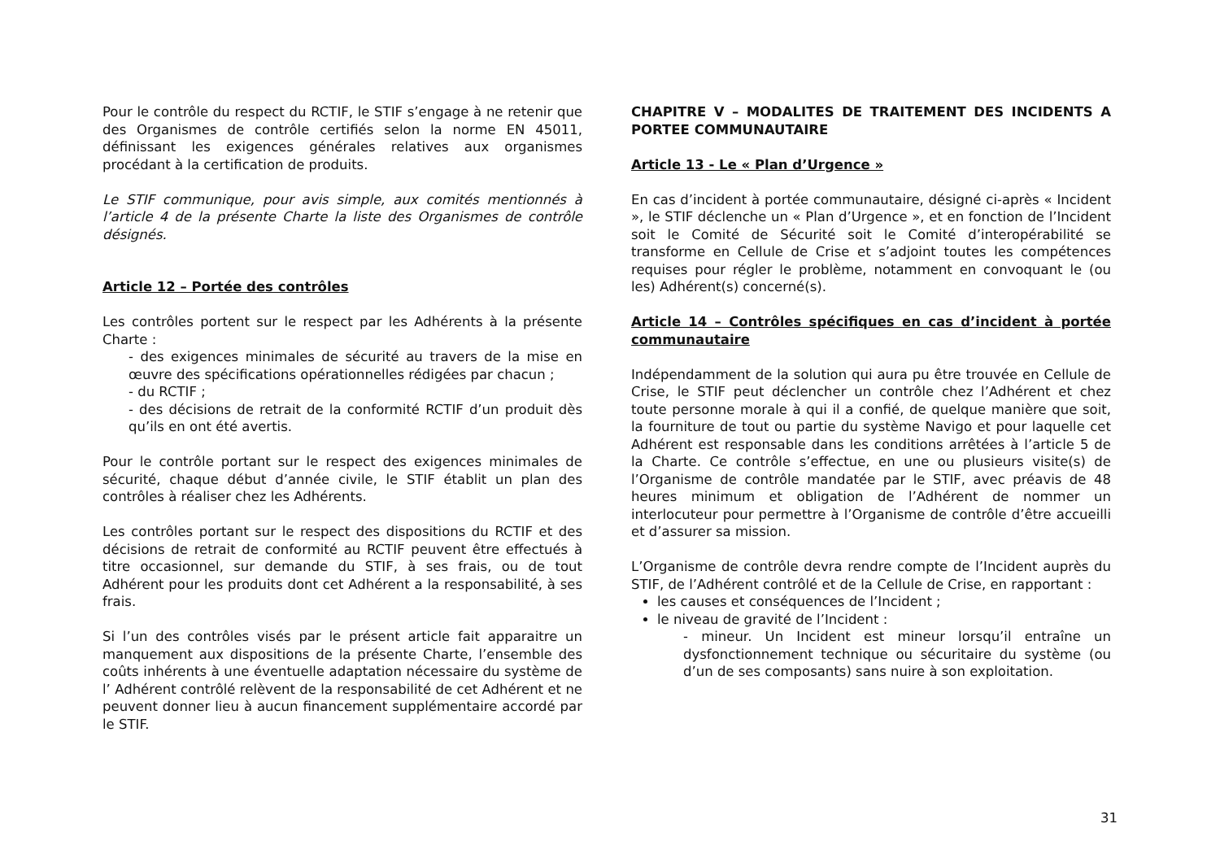Pour le contrôle du respect du RCTIF, le STIF s’engage à ne retenir que des Organismes de contrôle certifiés selon la norme EN 45011, définissant les exigences générales relatives aux organismes procédant à la certification de produits.
Le STIF communique, pour avis simple, aux comités mentionnés à l’article 4 de la présente Charte la liste des Organismes de contrôle désignés.
Article 12 – Portée des contrôles
Les contrôles portent sur le respect par les Adhérents à la présente Charte :
- des exigences minimales de sécurité au travers de la mise en œuvre des spécifications opérationnelles rédigées par chacun ;
- du RCTIF ;
- des décisions de retrait de la conformité RCTIF d’un produit dès qu’ils en ont été avertis.
Pour le contrôle portant sur le respect des exigences minimales de sécurité, chaque début d’année civile, le STIF établit un plan des contrôles à réaliser chez les Adhérents.
Les contrôles portant sur le respect des dispositions du RCTIF et des décisions de retrait de conformité au RCTIF peuvent être effectués à titre occasionnel, sur demande du STIF, à ses frais, ou de tout Adhérent pour les produits dont cet Adhérent a la responsabilité, à ses frais.
Si l’un des contrôles visés par le présent article fait apparaitre un manquement aux dispositions de la présente Charte, l’ensemble des coûts inhérents à une éventuelle adaptation nécessaire du système de l’ Adhérent contrôlé relèvent de la responsabilité de cet Adhérent et ne peuvent donner lieu à aucun financement supplémentaire accordé par le STIF.
CHAPITRE V – MODALITES DE TRAITEMENT DES INCIDENTS A PORTEE COMMUNAUTAIRE
Article 13 - Le « Plan d’Urgence »
En cas d’incident à portée communautaire, désigné ci-après « Incident », le STIF déclenche un « Plan d’Urgence », et en fonction de l’Incident soit le Comité de Sécurité soit le Comité d’interopérabilité se transforme en Cellule de Crise et s’adjoint toutes les compétences requises pour régler le problème, notamment en convoquant le (ou les) Adhérent(s) concerné(s).
Article 14 – Contrôles spécifiques en cas d’incident à portée communautaire
Indépendamment de la solution qui aura pu être trouvée en Cellule de Crise, le STIF peut déclencher un contrôle chez l’Adhérent et chez toute personne morale à qui il a confié, de quelque manière que soit, la fourniture de tout ou partie du système Navigo et pour laquelle cet Adhérent est responsable dans les conditions arrêtées à l’article 5 de la Charte. Ce contrôle s’effectue, en une ou plusieurs visite(s) de l’Organisme de contrôle mandatée par le STIF, avec préavis de 48 heures minimum et obligation de l’Adhérent de nommer un interlocuteur pour permettre à l’Organisme de contrôle d’être accueilli et d’assurer sa mission.
L’Organisme de contrôle devra rendre compte de l’Incident auprès du STIF, de l’Adhérent contrôlé et de la Cellule de Crise, en rapportant :
les causes et conséquences de l’Incident ;
le niveau de gravité de l’Incident :
- mineur. Un Incident est mineur lorsqu’il entraîne un dysfonctionnement technique ou sécuritaire du système (ou d’un de ses composants) sans nuire à son exploitation.
31